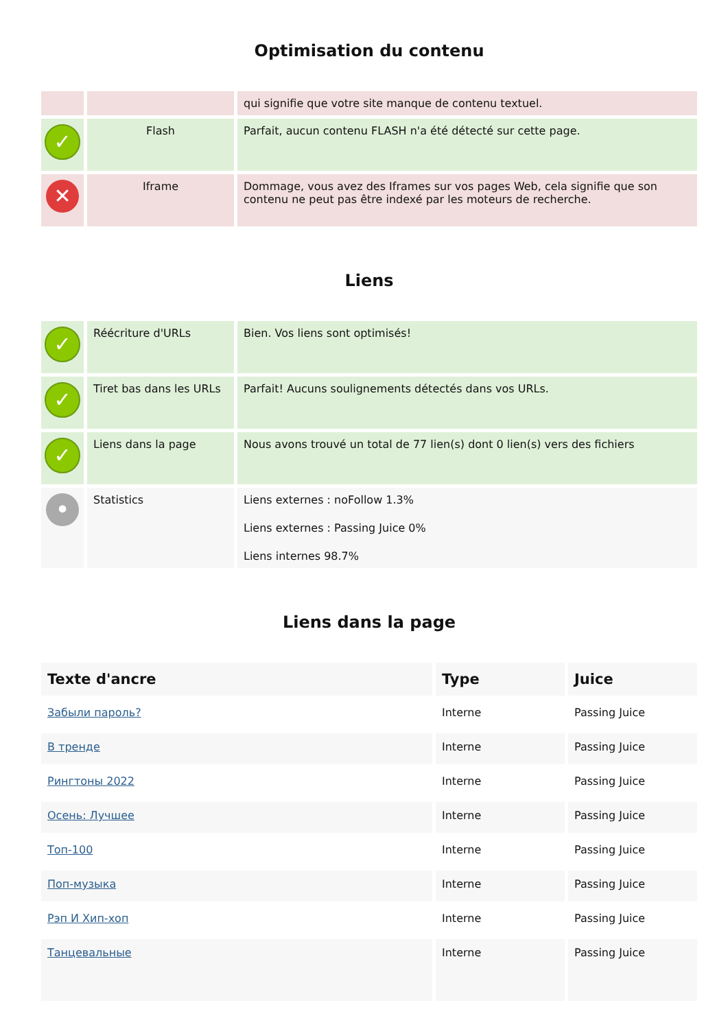Optimisation du contenu
| | | qui signifie que votre site manque de contenu textuel. |
| ✓ | Flash | Parfait, aucun contenu FLASH n'a été détecté sur cette page. |
| ✕ | Iframe | Dommage, vous avez des Iframes sur vos pages Web, cela signifie que son contenu ne peut pas être indexé par les moteurs de recherche. |
Liens
| ✓ | Réécriture d'URLs | Bien. Vos liens sont optimisés! |
| ✓ | Tiret bas dans les URLs | Parfait! Aucuns soulignements détectés dans vos URLs. |
| ✓ | Liens dans la page | Nous avons trouvé un total de 77 lien(s) dont 0 lien(s) vers des fichiers |
| • | Statistics | Liens externes : noFollow 1.3% Liens externes : Passing Juice 0% Liens internes 98.7% |
Liens dans la page
| Texte d'ancre | Type | Juice |
| --- | --- | --- |
| Забыли пароль? | Interne | Passing Juice |
| В тренде | Interne | Passing Juice |
| Рингтоны 2022 | Interne | Passing Juice |
| Осень: Лучшее | Interne | Passing Juice |
| Топ-100 | Interne | Passing Juice |
| Поп-музыка | Interne | Passing Juice |
| Рэп И Хип-хоп | Interne | Passing Juice |
| Танцевальные | Interne | Passing Juice |